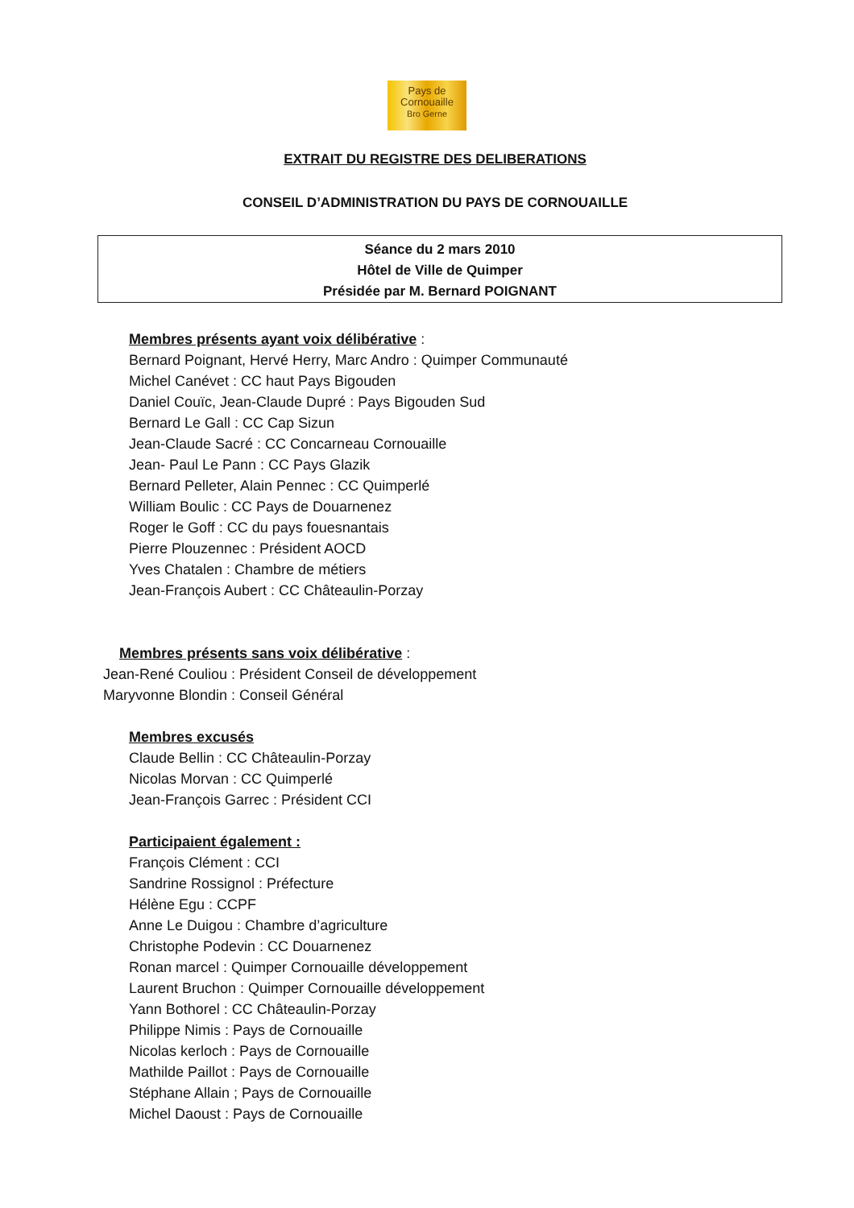Pays de
Cornouaille
Bro Gerne
EXTRAIT DU REGISTRE DES DELIBERATIONS
CONSEIL D’ADMINISTRATION DU PAYS DE CORNOUAILLE
Séance du 2 mars 2010
Hôtel de Ville de Quimper
Présidée par M. Bernard POIGNANT
Membres présents ayant voix délibérative :
Bernard Poignant, Hervé Herry, Marc Andro : Quimper Communauté
Michel Canévet : CC haut Pays Bigouden
Daniel Couïc, Jean-Claude Dupré : Pays Bigouden Sud
Bernard Le Gall : CC Cap Sizun
Jean-Claude Sacré : CC Concarneau Cornouaille
Jean- Paul Le Pann : CC Pays Glazik
Bernard Pelleter, Alain Pennec : CC Quimperlé
William Boulic : CC Pays de Douarnenez
Roger le Goff : CC du pays fouesnantais
Pierre Plouzennec : Président AOCD
Yves Chatalen : Chambre de métiers
Jean-François Aubert : CC Châteaulin-Porzay
Membres présents sans voix délibérative :
Jean-René Couliou : Président Conseil de développement
Maryvonne Blondin : Conseil Général
Membres excusés
Claude Bellin : CC Châteaulin-Porzay
Nicolas Morvan : CC Quimperlé
Jean-François Garrec : Président CCI
Participaient également :
François Clément : CCI
Sandrine Rossignol : Préfecture
Hélène Egu : CCPF
Anne Le Duigou : Chambre d’agriculture
Christophe Podevin : CC Douarnenez
Ronan marcel : Quimper Cornouaille développement
Laurent Bruchon : Quimper Cornouaille développement
Yann Bothorel : CC Châteaulin-Porzay
Philippe Nimis : Pays de Cornouaille
Nicolas kerloch : Pays de Cornouaille
Mathilde Paillot : Pays de Cornouaille
Stéphane Allain ; Pays de Cornouaille
Michel Daoust : Pays de Cornouaille